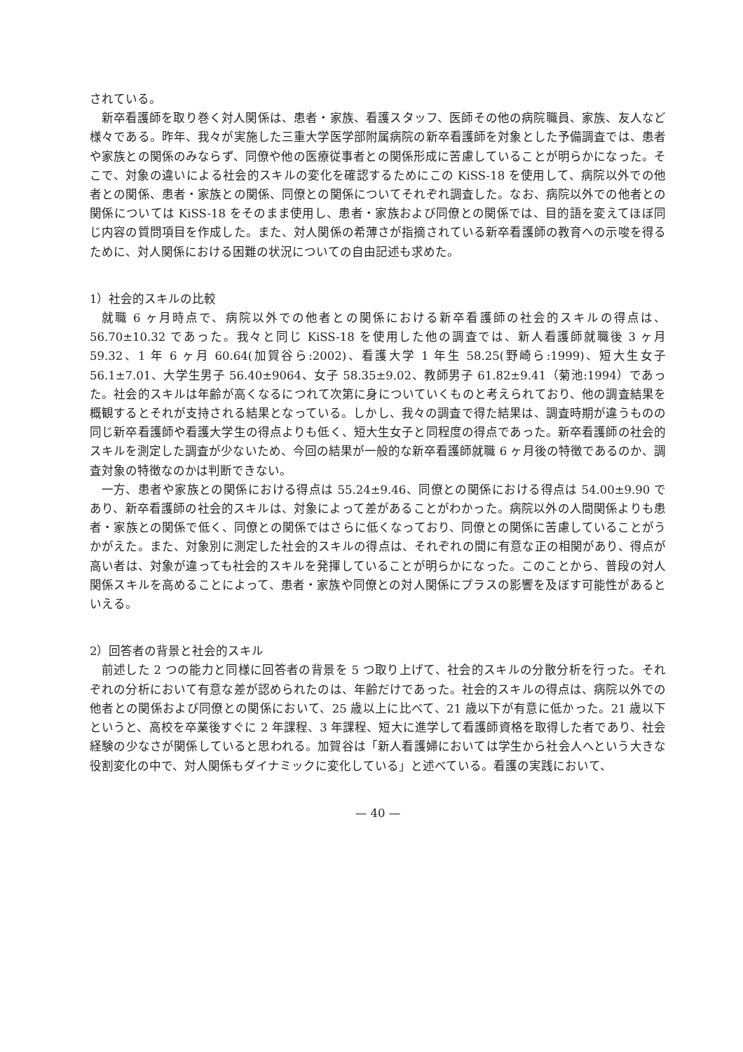されている。
新卒看護師を取り巻く対人関係は、患者・家族、看護スタッフ、医師その他の病院職員、家族、友人など様々である。昨年、我々が実施した三重大学医学部附属病院の新卒看護師を対象とした予備調査では、患者や家族との関係のみならず、同僚や他の医療従事者との関係形成に苦慮していることが明らかになった。そこで、対象の違いによる社会的スキルの変化を確認するためにこの KiSS-18 を使用して、病院以外での他者との関係、患者・家族との関係、同僚との関係についてそれぞれ調査した。なお、病院以外での他者との関係については KiSS-18 をそのまま使用し、患者・家族および同僚との関係では、目的語を変えてほぼ同じ内容の質問項目を作成した。また、対人関係の希薄さが指摘されている新卒看護師の教育への示唆を得るために、対人関係における困難の状況についての自由記述も求めた。
1）社会的スキルの比較
就職 6 ヶ月時点で、病院以外での他者との関係における新卒看護師の社会的スキルの得点は、56.70±10.32 であった。我々と同じ KiSS-18 を使用した他の調査では、新人看護師就職後 3 ヶ月 59.32、1 年 6 ヶ月 60.64(加賀谷ら:2002)、看護大学 1 年生 58.25(野崎ら:1999)、短大生女子 56.1±7.01、大学生男子 56.40±9064、女子 58.35±9.02、教師男子 61.82±9.41（菊池:1994）であった。社会的スキルは年齢が高くなるにつれて次第に身についていくものと考えられており、他の調査結果を概観するとそれが支持される結果となっている。しかし、我々の調査で得た結果は、調査時期が違うものの同じ新卒看護師や看護大学生の得点よりも低く、短大生女子と同程度の得点であった。新卒看護師の社会的スキルを測定した調査が少ないため、今回の結果が一般的な新卒看護師就職 6 ヶ月後の特徴であるのか、調査対象の特徴なのかは判断できない。
一方、患者や家族との関係における得点は 55.24±9.46、同僚との関係における得点は 54.00±9.90 であり、新卒看護師の社会的スキルは、対象によって差があることがわかった。病院以外の人間関係よりも患者・家族との関係で低く、同僚との関係ではさらに低くなっており、同僚との関係に苦慮していることがうかがえた。また、対象別に測定した社会的スキルの得点は、それぞれの間に有意な正の相関があり、得点が高い者は、対象が違っても社会的スキルを発揮していることが明らかになった。このことから、普段の対人関係スキルを高めることによって、患者・家族や同僚との対人関係にプラスの影響を及ぼす可能性があるといえる。
2）回答者の背景と社会的スキル
前述した 2 つの能力と同様に回答者の背景を 5 つ取り上げて、社会的スキルの分散分析を行った。それぞれの分析において有意な差が認められたのは、年齢だけであった。社会的スキルの得点は、病院以外での他者との関係および同僚との関係において、25 歳以上に比べて、21 歳以下が有意に低かった。21 歳以下というと、高校を卒業後すぐに 2 年課程、3 年課程、短大に進学して看護師資格を取得した者であり、社会経験の少なさが関係していると思われる。加賀谷は「新人看護婦においては学生から社会人へという大きな役割変化の中で、対人関係もダイナミックに変化している」と述べている。看護の実践において、
— 40 —